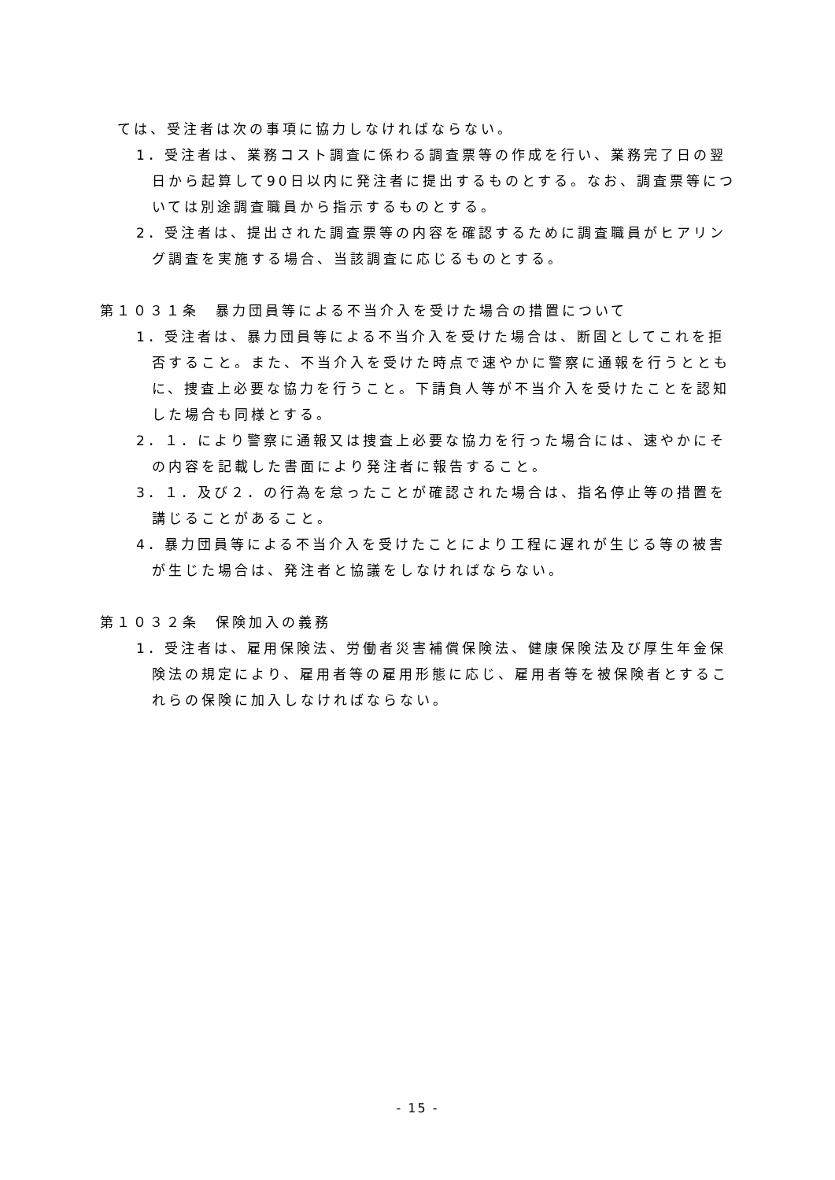ては、受注者は次の事項に協力しなければならない。
1．受注者は、業務コスト調査に係わる調査票等の作成を行い、業務完了日の翌日から起算して90日以内に発注者に提出するものとする。なお、調査票等については別途調査職員から指示するものとする。
2．受注者は、提出された調査票等の内容を確認するために調査職員がヒアリング調査を実施する場合、当該調査に応じるものとする。
第１０３１条　暴力団員等による不当介入を受けた場合の措置について
1．受注者は、暴力団員等による不当介入を受けた場合は、断固としてこれを拒否すること。また、不当介入を受けた時点で速やかに警察に通報を行うとともに、捜査上必要な協力を行うこと。下請負人等が不当介入を受けたことを認知した場合も同様とする。
2．１．により警察に通報又は捜査上必要な協力を行った場合には、速やかにその内容を記載した書面により発注者に報告すること。
3．１．及び２．の行為を怠ったことが確認された場合は、指名停止等の措置を講じることがあること。
4．暴力団員等による不当介入を受けたことにより工程に遅れが生じる等の被害が生じた場合は、発注者と協議をしなければならない。
第１０３２条　保険加入の義務
1．受注者は、雇用保険法、労働者災害補償保険法、健康保険法及び厚生年金保険法の規定により、雇用者等の雇用形態に応じ、雇用者等を被保険者とするこれらの保険に加入しなければならない。
- 15 -